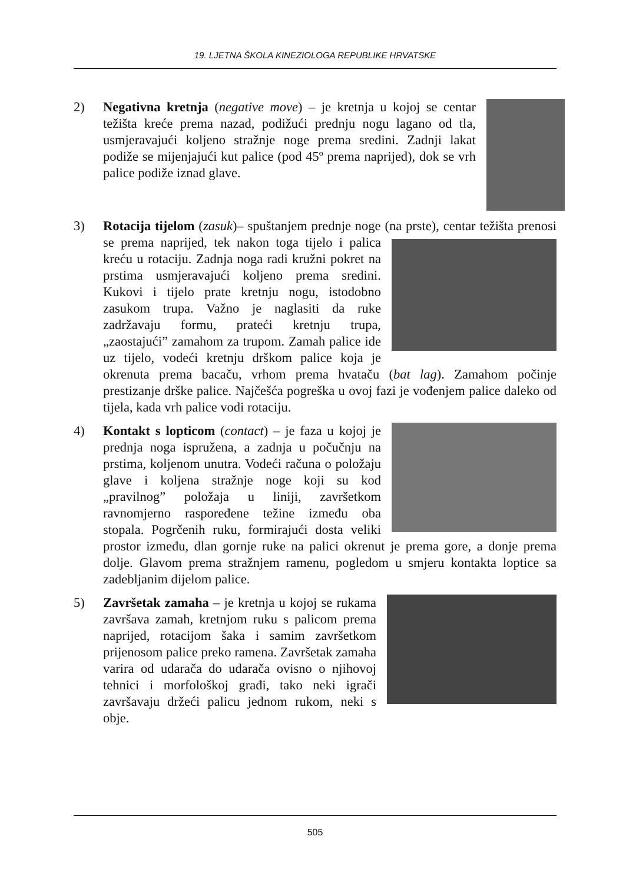19. LJETNA ŠKOLA KINEZIOLOGA REPUBLIKE HRVATSKE
2) Negativna kretnja (negative move) – je kretnja u kojoj se centar težišta kreće prema nazad, podižući prednju nogu lagano od tla, usmjeravajući koljeno stražnje noge prema sredini. Zadnji lakat podiže se mijenjajući kut palice (pod 45º prema naprijed), dok se vrh palice podiže iznad glave.
3) Rotacija tijelom (zasuk)– spuštanjem prednje noge (na prste), centar težišta prenosi se prema naprijed, tek nakon toga tijelo i
palica kreću u rotaciju. Zadnja noga radi kružni pokret na prstima usmjeravajući koljeno prema sredini. Kukovi i tijelo prate kretnju nogu, istodobno zasukom trupa. Važno je naglasiti da ruke zadržavaju formu, prateći kretnju trupa, „zaostajući” zamahom za trupom. Zamah palice ide uz tijelo, vodeći kretnju drškom palice koja je okrenuta prema bacaču, vrhom prema hvataču (bat lag). Zamahom počinje prestizanje drške palice. Najčešća pogreška u ovoj fazi je vođenjem palice daleko od tijela, kada vrh palice vodi rotaciju.
4) Kontakt s lopticom (contact) – je faza u kojoj je prednja noga ispružena, a zadnja u počučnju na prstima, koljenom unutra. Vodeći računa o položaju glave i koljena stražnje noge koji su kod „pravilnog” položaja u liniji, završetkom ravnomjerno raspoređene težine između oba stopala. Pogrčenih ruku, formirajući dosta veliki prostor između, dlan gornje ruke na palici okrenut je prema gore, a donje prema dolje. Glavom prema stražnjem ramenu, pogledom u smjeru kontakta loptice sa zadebljanim dijelom palice.
5) Završetak zamaha – je kretnja u kojoj se rukama završava zamah, kretnjom ruku s palicom prema naprijed, rotacijom šaka i samim završetkom prijenosom palice preko ramena. Završetak zamaha varira od udarača do udarača ovisno o njihovoj tehnici i morfološkoj građi, tako neki igrači završavaju držeći palicu jednom rukom, neki s obje.
505